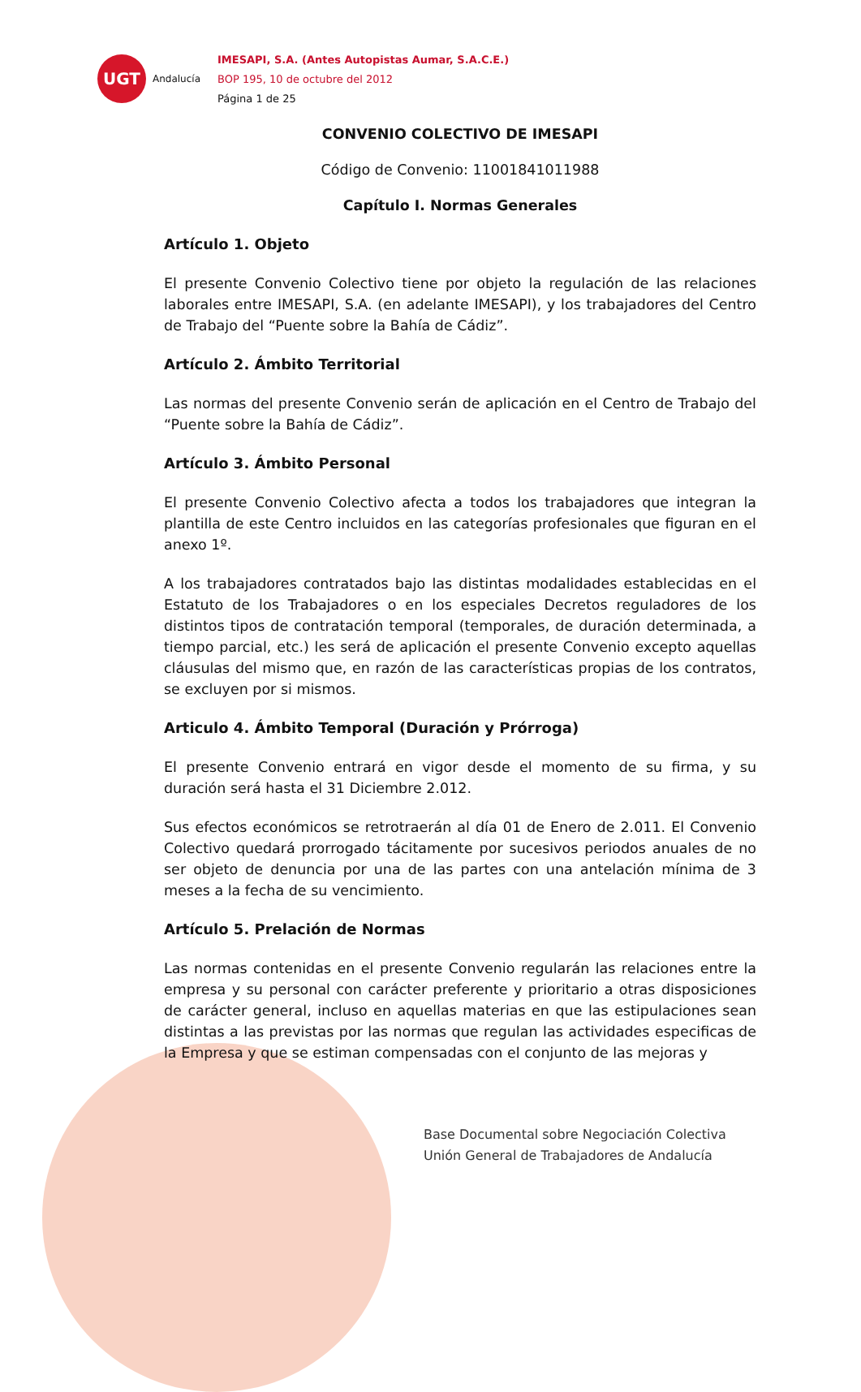UGT
Andalucía
IMESAPI, S.A. (Antes Autopistas Aumar, S.A.C.E.)
BOP 195, 10 de octubre del 2012
Página 1 de 25
CONVENIO COLECTIVO DE IMESAPI
Código de Convenio: 11001841011988
Capítulo I. Normas Generales
Artículo 1. Objeto
El presente Convenio Colectivo tiene por objeto la regulación de las relaciones laborales entre IMESAPI, S.A. (en adelante IMESAPI), y los trabajadores del Centro de Trabajo del “Puente sobre la Bahía de Cádiz”.
Artículo 2. Ámbito Territorial
Las normas del presente Convenio serán de aplicación en el Centro de Trabajo del “Puente sobre la Bahía de Cádiz”.
Artículo 3. Ámbito Personal
El presente Convenio Colectivo afecta a todos los trabajadores que integran la plantilla de este Centro incluidos en las categorías profesionales que figuran en el anexo 1º.
A los trabajadores contratados bajo las distintas modalidades establecidas en el Estatuto de los Trabajadores o en los especiales Decretos reguladores de los distintos tipos de contratación temporal (temporales, de duración determinada, a tiempo parcial, etc.) les será de aplicación el presente Convenio excepto aquellas cláusulas del mismo que, en razón de las características propias de los contratos, se excluyen por si mismos.
Articulo 4. Ámbito Temporal (Duración y Prórroga)
El presente Convenio entrará en vigor desde el momento de su firma, y su duración será hasta el 31 Diciembre 2.012.
Sus efectos económicos se retrotraerán al día 01 de Enero de 2.011. El Convenio Colectivo quedará prorrogado tácitamente por sucesivos periodos anuales de no ser objeto de denuncia por una de las partes con una antelación mínima de 3 meses a la fecha de su vencimiento.
Artículo 5. Prelación de Normas
Las normas contenidas en el presente Convenio regularán las relaciones entre la empresa y su personal con carácter preferente y prioritario a otras disposiciones de carácter general, incluso en aquellas materias en que las estipulaciones sean distintas a las previstas por las normas que regulan las actividades especificas de la Empresa y que se estiman compensadas con el conjunto de las mejoras y
Base Documental sobre Negociación Colectiva
Unión General de Trabajadores de Andalucía